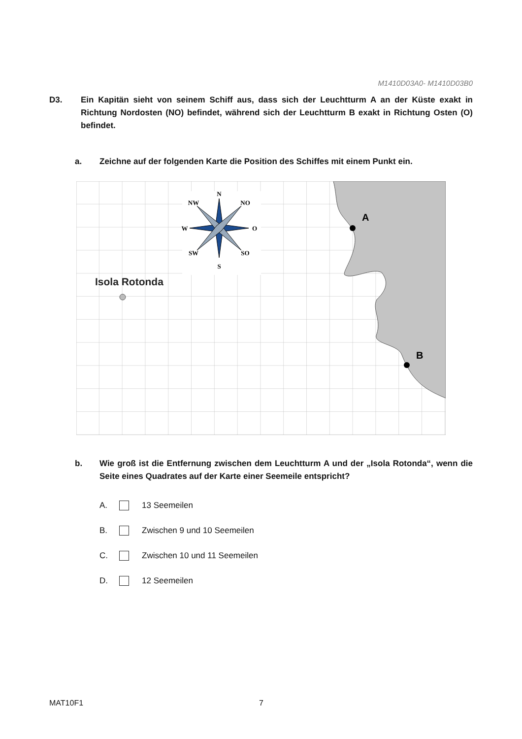M1410D03A0- M1410D03B0
D3. Ein Kapitän sieht von seinem Schiff aus, dass sich der Leuchtturm A an der Küste exakt in Richtung Nordosten (NO) befindet, während sich der Leuchtturm B exakt in Richtung Osten (O) befindet.
a. Zeichne auf der folgenden Karte die Position des Schiffes mit einem Punkt ein.
N
S
W
O
NW
NO
SW
SO
Isola Rotonda
A
B
b. Wie groß ist die Entfernung zwischen dem Leuchtturm A und der „Isola Rotonda“, wenn die Seite eines Quadrates auf der Karte einer Seemeile entspricht?
A. 13 Seemeilen
B. Zwischen 9 und 10 Seemeilen
C. Zwischen 10 und 11 Seemeilen
D. 12 Seemeilen
MAT10F1 7